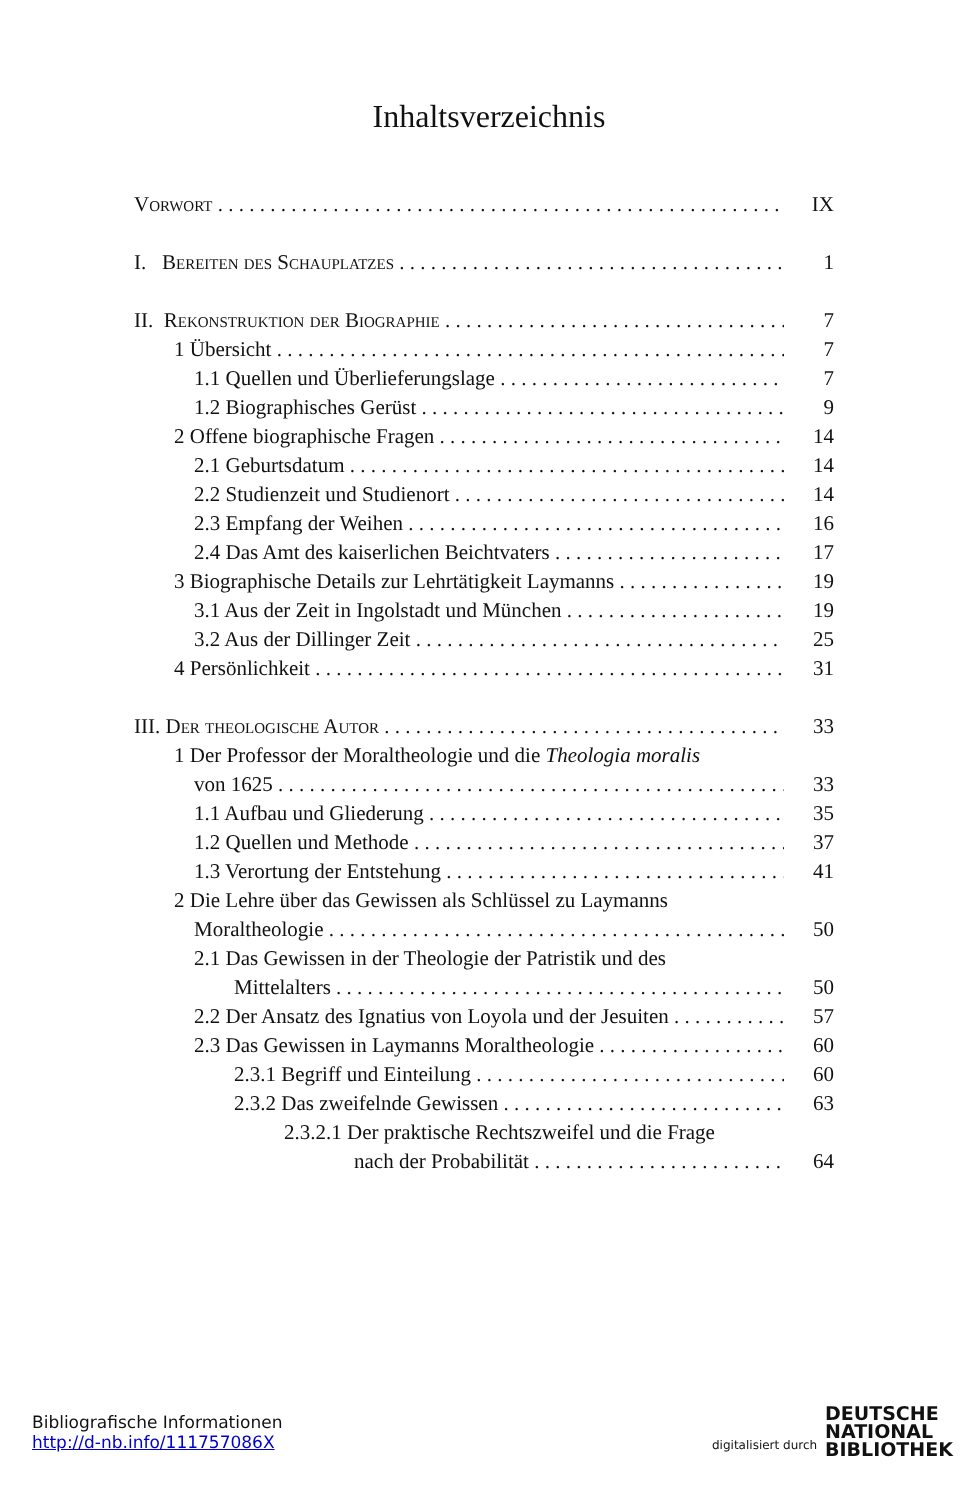Inhaltsverzeichnis
Vorwort IX
I. Bereiten des Schauplatzes 1
II. Rekonstruktion der Biographie 7
1 Übersicht 7
1.1 Quellen und Überlieferungslage 7
1.2 Biographisches Gerüst 9
2 Offene biographische Fragen 14
2.1 Geburtsdatum 14
2.2 Studienzeit und Studienort 14
2.3 Empfang der Weihen 16
2.4 Das Amt des kaiserlichen Beichtvaters 17
3 Biographische Details zur Lehrtätigkeit Laymanns 19
3.1 Aus der Zeit in Ingolstadt und München 19
3.2 Aus der Dillinger Zeit 25
4 Persönlichkeit 31
III. Der theologische Autor 33
1 Der Professor der Moraltheologie und die Theologia moralis
von 1625 33
1.1 Aufbau und Gliederung 35
1.2 Quellen und Methode 37
1.3 Verortung der Entstehung 41
2 Die Lehre über das Gewissen als Schlüssel zu Laymanns
Moraltheologie 50
2.1 Das Gewissen in der Theologie der Patristik und des
Mittelalters 50
2.2 Der Ansatz des Ignatius von Loyola und der Jesuiten 57
2.3 Das Gewissen in Laymanns Moraltheologie 60
2.3.1 Begriff und Einteilung 60
2.3.2 Das zweifelnde Gewissen 63
2.3.2.1 Der praktische Rechtszweifel und die Frage
nach der Probabilität 64
Bibliografische Informationen
http://d-nb.info/111757086X
digitalisiert durch
DEUTSCHE
NATIONAL
BIBLIOTHEK